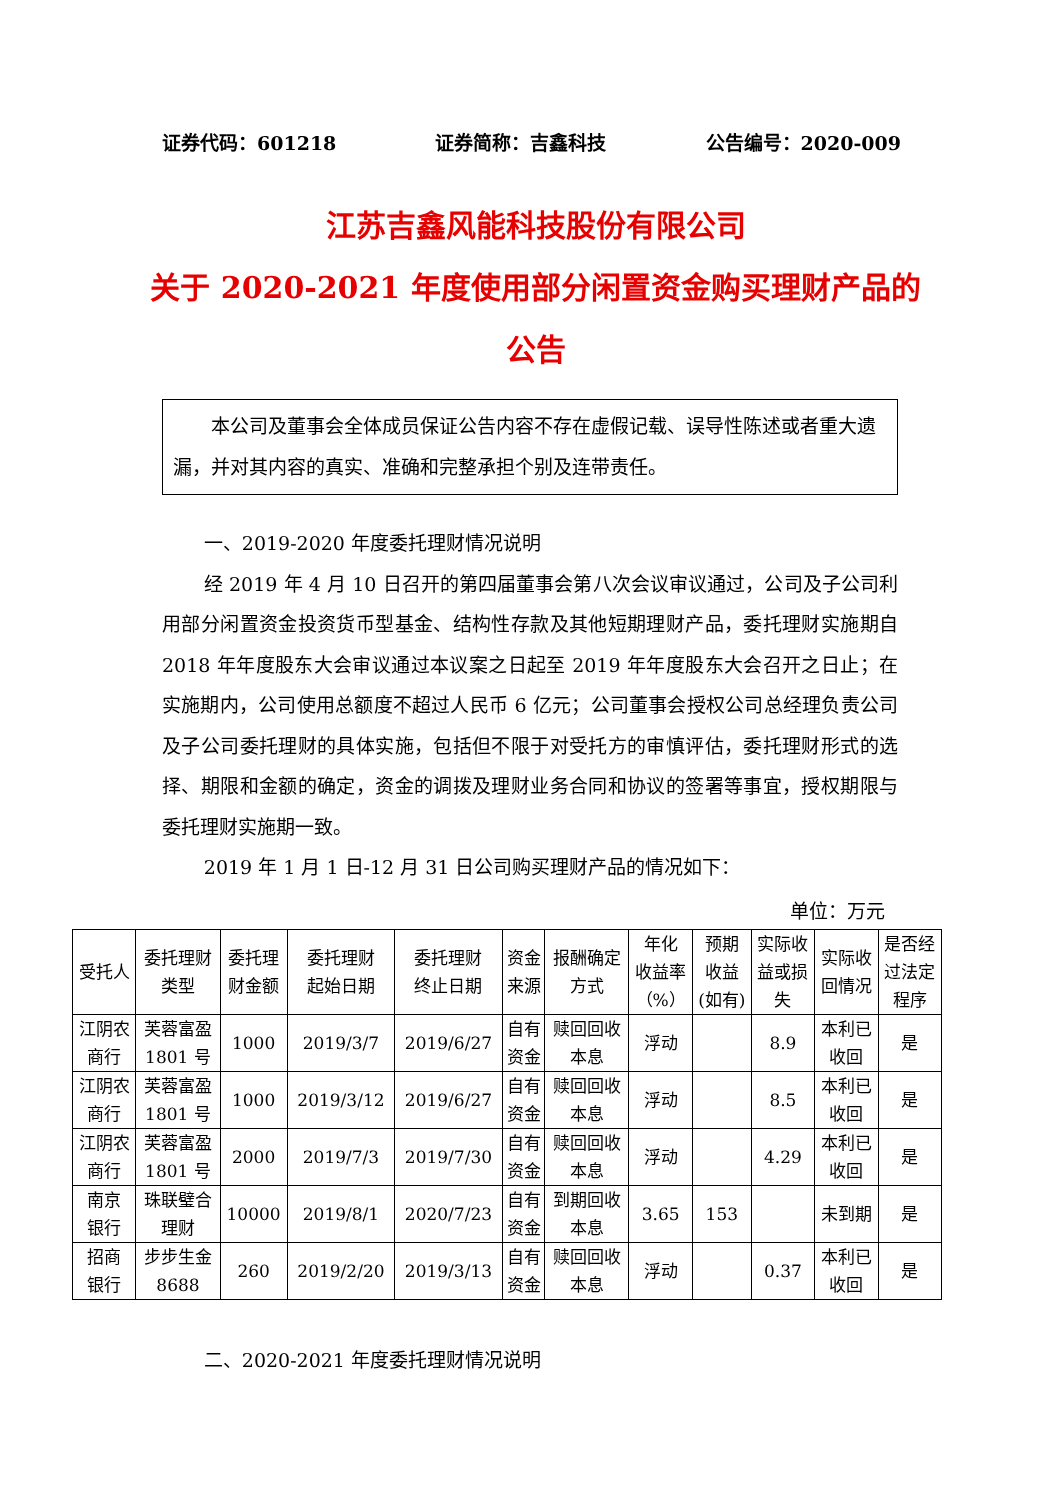证券代码：601218 证券简称：吉鑫科技 公告编号：2020-009
江苏吉鑫风能科技股份有限公司
关于 2020-2021 年度使用部分闲置资金购买理财产品的公告
本公司及董事会全体成员保证公告内容不存在虚假记载、误导性陈述或者重大遗漏，并对其内容的真实、准确和完整承担个别及连带责任。
一、2019-2020 年度委托理财情况说明
经 2019 年 4 月 10 日召开的第四届董事会第八次会议审议通过，公司及子公司利用部分闲置资金投资货币型基金、结构性存款及其他短期理财产品，委托理财实施期自 2018 年年度股东大会审议通过本议案之日起至 2019 年年度股东大会召开之日止；在实施期内，公司使用总额度不超过人民币 6 亿元；公司董事会授权公司总经理负责公司及子公司委托理财的具体实施，包括但不限于对受托方的审慎评估，委托理财形式的选择、期限和金额的确定，资金的调拨及理财业务合同和协议的签署等事宜，授权期限与委托理财实施期一致。
2019 年 1 月 1 日-12 月 31 日公司购买理财产品的情况如下：
单位：万元
| 受托人 | 委托理财 类型 | 委托理 财金额 | 委托理财 起始日期 | 委托理财 终止日期 | 资金 来源 | 报酬确定 方式 | 年化 收益率 （%） | 预期 收益 (如有) | 实际收 益或损 失 | 实际收 回情况 | 是否经 过法定 程序 |
| --- | --- | --- | --- | --- | --- | --- | --- | --- | --- | --- | --- |
| 江阴农 商行 | 芙蓉富盈 1801 号 | 1000 | 2019/3/7 | 2019/6/27 | 自有 资金 | 赎回回收 本息 | 浮动 | | 8.9 | 本利已 收回 | 是 |
| 江阴农 商行 | 芙蓉富盈 1801 号 | 1000 | 2019/3/12 | 2019/6/27 | 自有 资金 | 赎回回收 本息 | 浮动 | | 8.5 | 本利已 收回 | 是 |
| 江阴农 商行 | 芙蓉富盈 1801 号 | 2000 | 2019/7/3 | 2019/7/30 | 自有 资金 | 赎回回收 本息 | 浮动 | | 4.29 | 本利已 收回 | 是 |
| 南京 银行 | 珠联璧合 理财 | 10000 | 2019/8/1 | 2020/7/23 | 自有 资金 | 到期回收 本息 | 3.65 | 153 | | 未到期 | 是 |
| 招商 银行 | 步步生金 8688 | 260 | 2019/2/20 | 2019/3/13 | 自有 资金 | 赎回回收 本息 | 浮动 | | 0.37 | 本利已 收回 | 是 |
二、2020-2021 年度委托理财情况说明